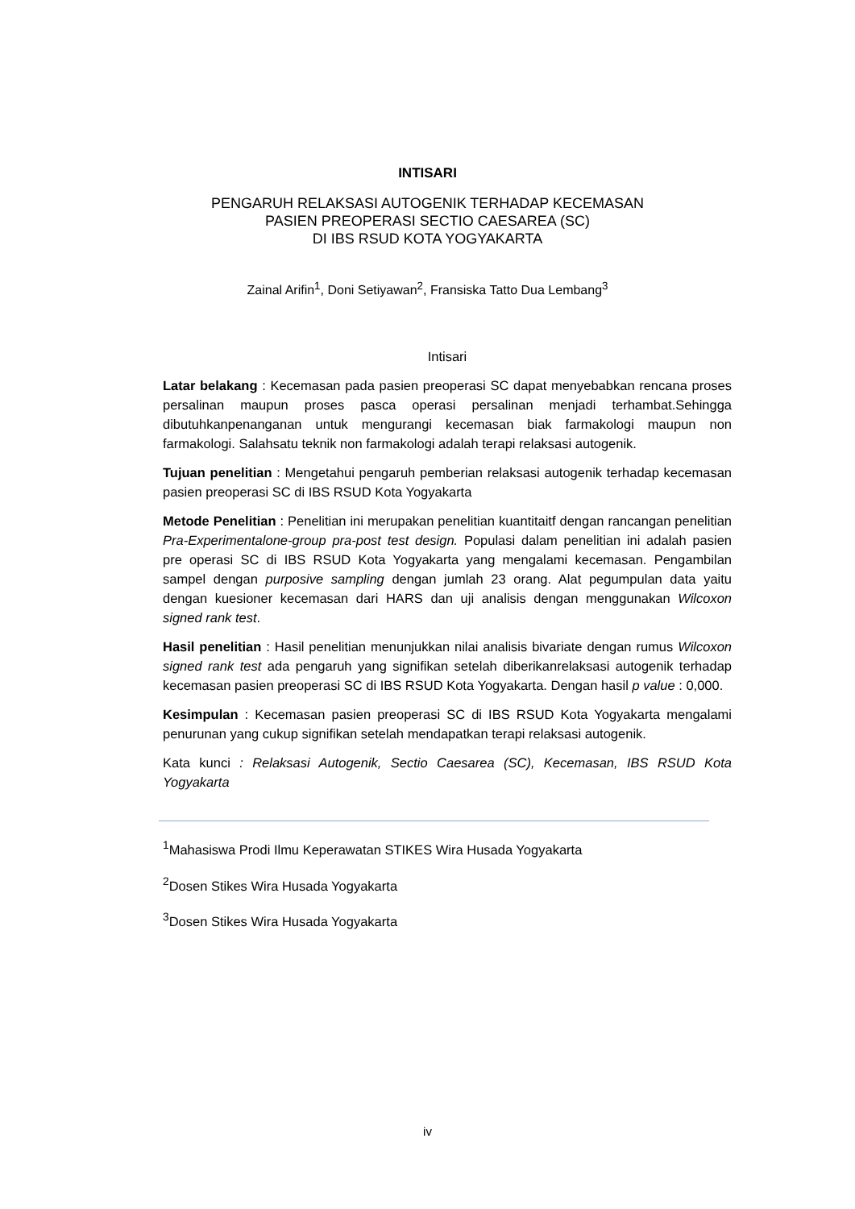INTISARI
PENGARUH RELAKSASI AUTOGENIK TERHADAP KECEMASAN
PASIEN PREOPERASI SECTIO CAESAREA (SC)
DI IBS RSUD KOTA YOGYAKARTA
Zainal Arifin<sup>1</sup>, Doni Setiyawan<sup>2</sup>, Fransiska Tatto Dua Lembang<sup>3</sup>
Intisari
Latar belakang : Kecemasan pada pasien preoperasi SC dapat menyebabkan rencana proses persalinan maupun proses pasca operasi persalinan menjadi terhambat.Sehingga dibutuhkanpenanganan untuk mengurangi kecemasan biak farmakologi maupun non farmakologi. Salahsatu teknik non farmakologi adalah terapi relaksasi autogenik.
Tujuan penelitian : Mengetahui pengaruh pemberian relaksasi autogenik terhadap kecemasan pasien preoperasi SC di IBS RSUD Kota Yogyakarta
Metode Penelitian : Penelitian ini merupakan penelitian kuantitaitf dengan rancangan penelitian Pra-Experimentalone-group pra-post test design. Populasi dalam penelitian ini adalah pasien pre operasi SC di IBS RSUD Kota Yogyakarta yang mengalami kecemasan. Pengambilan sampel dengan purposive sampling dengan jumlah 23 orang. Alat pegumpulan data yaitu dengan kuesioner kecemasan dari HARS dan uji analisis dengan menggunakan Wilcoxon signed rank test.
Hasil penelitian : Hasil penelitian menunjukkan nilai analisis bivariate dengan rumus Wilcoxon signed rank test ada pengaruh yang signifikan setelah diberikanrelaksasi autogenik terhadap kecemasan pasien preoperasi SC di IBS RSUD Kota Yogyakarta. Dengan hasil p value : 0,000.
Kesimpulan : Kecemasan pasien preoperasi SC di IBS RSUD Kota Yogyakarta mengalami penurunan yang cukup signifikan setelah mendapatkan terapi relaksasi autogenik.
Kata kunci : Relaksasi Autogenik, Sectio Caesarea (SC), Kecemasan, IBS RSUD Kota Yogyakarta
<sup>1</sup> Mahasiswa Prodi Ilmu Keperawatan STIKES Wira Husada Yogyakarta
<sup>2</sup> Dosen Stikes Wira Husada Yogyakarta
<sup>3</sup> Dosen Stikes Wira Husada Yogyakarta
iv